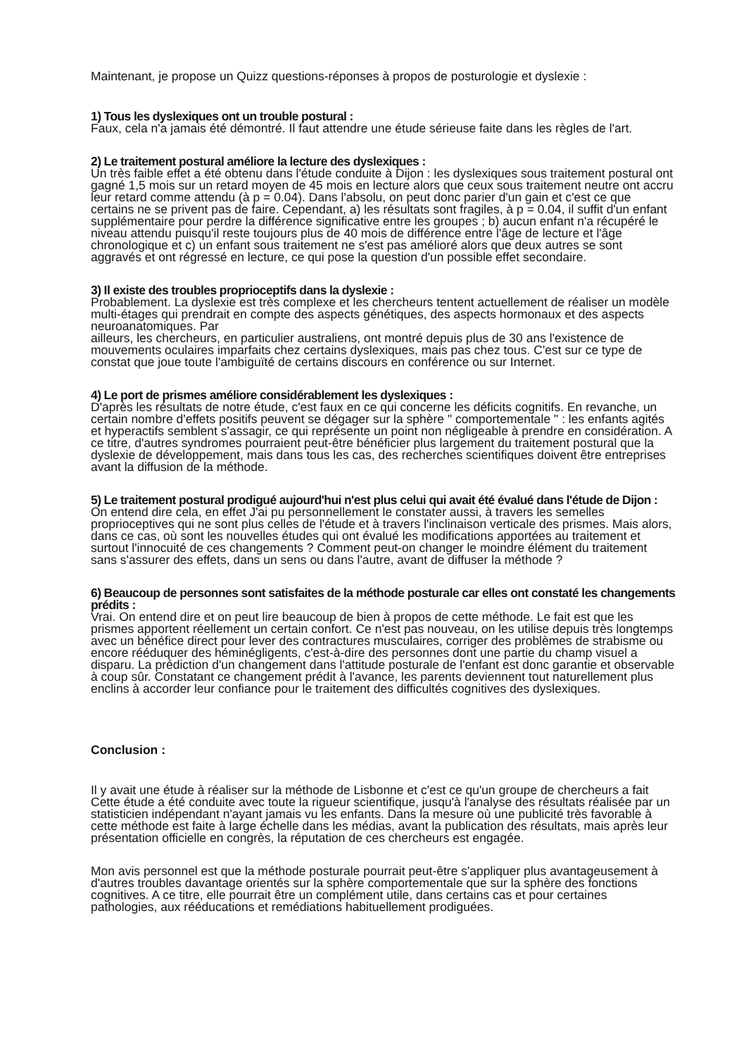Maintenant, je propose un Quizz questions-réponses à propos de posturologie et dyslexie :
1) Tous les dyslexiques ont un trouble postural :
Faux, cela n'a jamais été démontré. Il faut attendre une étude sérieuse faite dans les règles de l'art.
2) Le traitement postural améliore la lecture des dyslexiques :
Un très faible effet a été obtenu dans l'étude conduite à Dijon : les dyslexiques sous traitement postural ont gagné 1,5 mois sur un retard moyen de 45 mois en lecture alors que ceux sous traitement neutre ont accru leur retard comme attendu (à p = 0.04). Dans l'absolu, on peut donc parier d'un gain et c'est ce que certains ne se privent pas de faire. Cependant, a) les résultats sont fragiles, à p = 0.04, il suffit d'un enfant supplémentaire pour perdre la différence significative entre les groupes ; b) aucun enfant n'a récupéré le niveau attendu puisqu'il reste toujours plus de 40 mois de différence entre l'âge de lecture et l'âge chronologique et c) un enfant sous traitement ne s'est pas amélioré alors que deux autres se sont aggravés et ont régressé en lecture, ce qui pose la question d'un possible effet secondaire.
3) Il existe des troubles proprioceptifs dans la dyslexie :
Probablement. La dyslexie est très complexe et les chercheurs tentent actuellement de réaliser un modèle multi-étages qui prendrait en compte des aspects génétiques, des aspects hormonaux et des aspects neuroanatomiques. Par
ailleurs, les chercheurs, en particulier australiens, ont montré depuis plus de 30 ans l'existence de mouvements oculaires imparfaits chez certains dyslexiques, mais pas chez tous. C'est sur ce type de constat que joue toute l'ambiguïté de certains discours en conférence ou sur Internet.
4) Le port de prismes améliore considérablement les dyslexiques :
D'après les résultats de notre étude, c'est faux en ce qui concerne les déficits cognitifs. En revanche, un certain nombre d'effets positifs peuvent se dégager sur la sphère " comportementale " : les enfants agités et hyperactifs semblent s'assagir, ce qui représente un point non négligeable à prendre en considération. A ce titre, d'autres syndromes pourraient peut-être bénéficier plus largement du traitement postural que la dyslexie de développement, mais dans tous les cas, des recherches scientifiques doivent être entreprises avant la diffusion de la méthode.
5) Le traitement postural prodigué aujourd'hui n'est plus celui qui avait été évalué dans l'étude de Dijon :
On entend dire cela, en effet J'ai pu personnellement le constater aussi, à travers les semelles proprioceptives qui ne sont plus celles de l'étude et à travers l'inclinaison verticale des prismes. Mais alors, dans ce cas, où sont les nouvelles études qui ont évalué les modifications apportées au traitement et surtout l'innocuité de ces changements ? Comment peut-on changer le moindre élément du traitement sans s'assurer des effets, dans un sens ou dans l'autre, avant de diffuser la méthode ?
6) Beaucoup de personnes sont satisfaites de la méthode posturale car elles ont constaté les changements prédits :
Vrai. On entend dire et on peut lire beaucoup de bien à propos de cette méthode. Le fait est que les prismes apportent réellement un certain confort. Ce n'est pas nouveau, on les utilise depuis très longtemps avec un bénéfice direct pour lever des contractures musculaires, corriger des problèmes de strabisme ou encore rééduquer des héminégligents, c'est-à-dire des personnes dont une partie du champ visuel a disparu. La prédiction d'un changement dans l'attitude posturale de l'enfant est donc garantie et observable à coup sûr. Constatant ce changement prédit à l'avance, les parents deviennent tout naturellement plus enclins à accorder leur confiance pour le traitement des difficultés cognitives des dyslexiques.
Conclusion :
Il y avait une étude à réaliser sur la méthode de Lisbonne et c'est ce qu'un groupe de chercheurs a fait Cette étude a été conduite avec toute la rigueur scientifique, jusqu'à l'analyse des résultats réalisée par un statisticien indépendant n'ayant jamais vu les enfants. Dans la mesure où une publicité très favorable à cette méthode est faite à large échelle dans les médias, avant la publication des résultats, mais après leur présentation officielle en congrès, la réputation de ces chercheurs est engagée.
Mon avis personnel est que la méthode posturale pourrait peut-être s'appliquer plus avantageusement à d'autres troubles davantage orientés sur la sphère comportementale que sur la sphère des fonctions cognitives. A ce titre, elle pourrait être un complément utile, dans certains cas et pour certaines pathologies, aux rééducations et remédiations habituellement prodiguées.